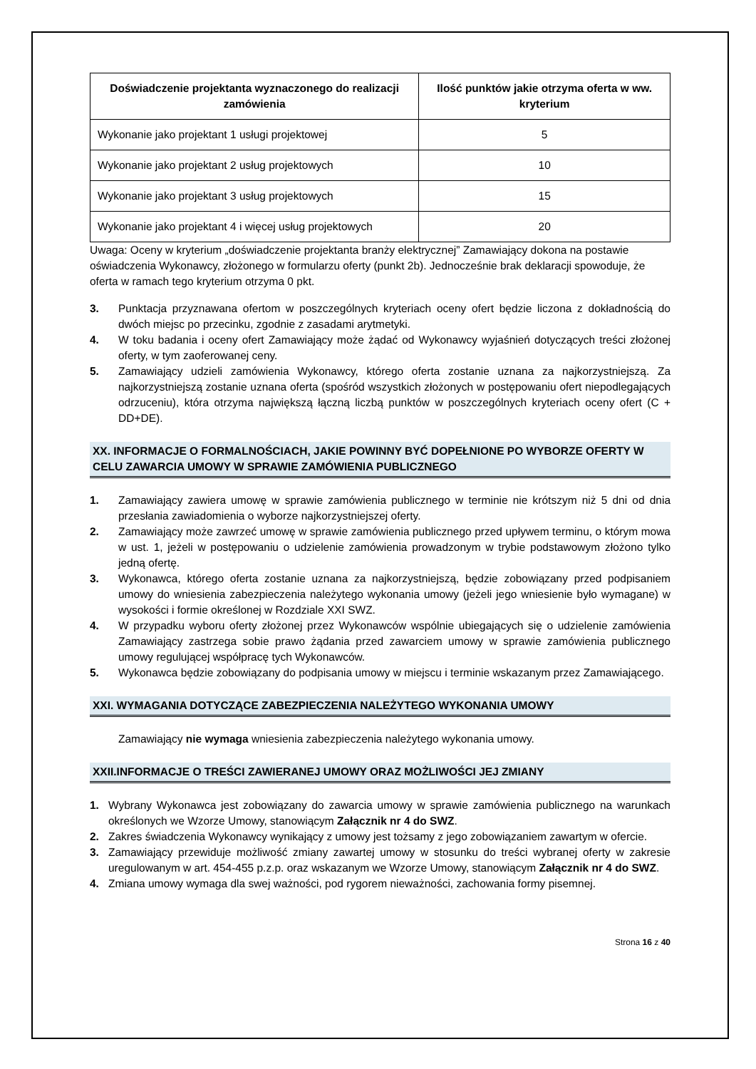| Doświadczenie projektanta wyznaczonego do realizacji zamówienia | Ilość punktów jakie otrzyma oferta w ww. kryterium |
| --- | --- |
| Wykonanie jako projektant 1 usługi projektowej | 5 |
| Wykonanie jako projektant 2 usług projektowych | 10 |
| Wykonanie jako projektant 3 usług projektowych | 15 |
| Wykonanie jako projektant 4 i więcej usług projektowych | 20 |
Uwaga: Oceny w kryterium „doświadczenie projektanta branży elektrycznej” Zamawiający dokona na postawie oświadczenia Wykonawcy, złożonego w formularzu oferty (punkt 2b). Jednocześnie brak deklaracji spowoduje, że oferta w ramach tego kryterium otrzyma 0 pkt.
3. Punktacja przyznawana ofertom w poszczególnych kryteriach oceny ofert będzie liczona z dokładnością do dwóch miejsc po przecinku, zgodnie z zasadami arytmetyki.
4. W toku badania i oceny ofert Zamawiający może żądać od Wykonawcy wyjaśnień dotyczących treści złożonej oferty, w tym zaoferowanej ceny.
5. Zamawiający udzieli zamówienia Wykonawcy, którego oferta zostanie uznana za najkorzystniejszą. Za najkorzystniejszą zostanie uznana oferta (spośród wszystkich złożonych w postępowaniu ofert niepodlegających odrzuceniu), która otrzyma największą łączną liczbą punktów w poszczególnych kryteriach oceny ofert (C + DD+DE).
XX. INFORMACJE O FORMALNOŚCIACH, JAKIE POWINNY BYĆ DOPEŁNIONE PO WYBORZE OFERTY W CELU ZAWARCIA UMOWY W SPRAWIE ZAMÓWIENIA PUBLICZNEGO
1. Zamawiający zawiera umowę w sprawie zamówienia publicznego w terminie nie krótszym niż 5 dni od dnia przesłania zawiadomienia o wyborze najkorzystniejszej oferty.
2. Zamawiający może zawrzeć umowę w sprawie zamówienia publicznego przed upływem terminu, o którym mowa w ust. 1, jeżeli w postępowaniu o udzielenie zamówienia prowadzonym w trybie podstawowym złożono tylko jedną ofertę.
3. Wykonawca, którego oferta zostanie uznana za najkorzystniejszą, będzie zobowiązany przed podpisaniem umowy do wniesienia zabezpieczenia należytego wykonania umowy (jeżeli jego wniesienie było wymagane) w wysokości i formie określonej w Rozdziale XXI SWZ.
4. W przypadku wyboru oferty złożonej przez Wykonawców wspólnie ubiegających się o udzielenie zamówienia Zamawiający zastrzega sobie prawo żądania przed zawarciem umowy w sprawie zamówienia publicznego umowy regulującej współpracę tych Wykonawców.
5. Wykonawca będzie zobowiązany do podpisania umowy w miejscu i terminie wskazanym przez Zamawiającego.
XXI. WYMAGANIA DOTYCZĄCE ZABEZPIECZENIA NALEŻYTEGO WYKONANIA UMOWY
Zamawiający nie wymaga wniesienia zabezpieczenia należytego wykonania umowy.
XXII.INFORMACJE O TREŚCI ZAWIERANEJ UMOWY ORAZ MOŻLIWOŚCI JEJ ZMIANY
1. Wybrany Wykonawca jest zobowiązany do zawarcia umowy w sprawie zamówienia publicznego na warunkach określonych we Wzorze Umowy, stanowiącym Załącznik nr 4 do SWZ.
2. Zakres świadczenia Wykonawcy wynikający z umowy jest tożsamy z jego zobowiązaniem zawartym w ofercie.
3. Zamawiający przewiduje możliwość zmiany zawartej umowy w stosunku do treści wybranej oferty w zakresie uregulowanym w art. 454-455 p.z.p. oraz wskazanym we Wzorze Umowy, stanowiącym Załącznik nr 4 do SWZ.
4. Zmiana umowy wymaga dla swej ważności, pod rygorem nieważności, zachowania formy pisemnej.
Strona 16 z 40